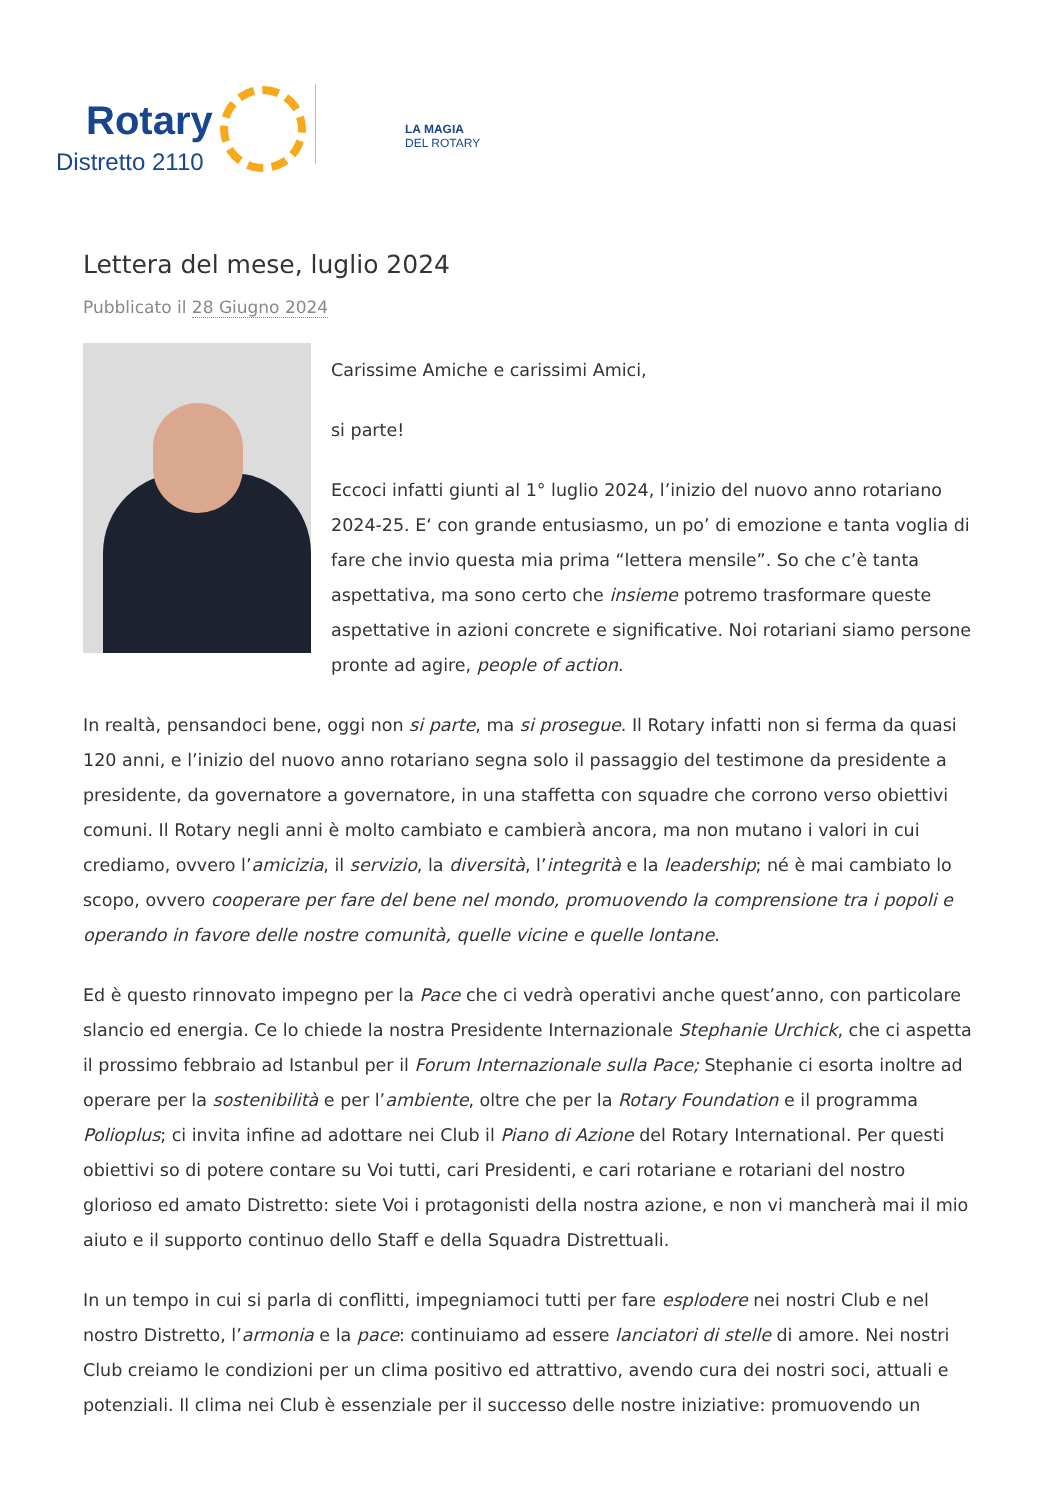Rotary
Distretto 2110
LA MAGIA
DEL ROTARY
Lettera del mese, luglio 2024
Pubblicato il 28 Giugno 2024
Carissime Amiche e carissimi Amici,
si parte!
Eccoci infatti giunti al 1° luglio 2024, l’inizio del nuovo anno rotariano 2024-25. E‘ con grande entusiasmo, un po’ di emozione e tanta voglia di fare che invio questa mia prima “lettera mensile”. So che c’è tanta aspettativa, ma sono certo che insieme potremo trasformare queste aspettative in azioni concrete e significative. Noi rotariani siamo persone pronte ad agire, people of action.
In realtà, pensandoci bene, oggi non si parte, ma si prosegue. Il Rotary infatti non si ferma da quasi 120 anni, e l’inizio del nuovo anno rotariano segna solo il passaggio del testimone da presidente a presidente, da governatore a governatore, in una staffetta con squadre che corrono verso obiettivi comuni. Il Rotary negli anni è molto cambiato e cambierà ancora, ma non mutano i valori in cui crediamo, ovvero l’amicizia, il servizio, la diversità, l’integrità e la leadership; né è mai cambiato lo scopo, ovvero cooperare per fare del bene nel mondo, promuovendo la comprensione tra i popoli e operando in favore delle nostre comunità, quelle vicine e quelle lontane.
Ed è questo rinnovato impegno per la Pace che ci vedrà operativi anche quest’anno, con particolare slancio ed energia. Ce lo chiede la nostra Presidente Internazionale Stephanie Urchick, che ci aspetta il prossimo febbraio ad Istanbul per il Forum Internazionale sulla Pace; Stephanie ci esorta inoltre ad operare per la sostenibilità e per l’ambiente, oltre che per la Rotary Foundation e il programma Polioplus; ci invita infine ad adottare nei Club il Piano di Azione del Rotary International. Per questi obiettivi so di potere contare su Voi tutti, cari Presidenti, e cari rotariane e rotariani del nostro glorioso ed amato Distretto: siete Voi i protagonisti della nostra azione, e non vi mancherà mai il mio aiuto e il supporto continuo dello Staff e della Squadra Distrettuali.
In un tempo in cui si parla di conflitti, impegniamoci tutti per fare esplodere nei nostri Club e nel nostro Distretto, l’armonia e la pace: continuiamo ad essere lanciatori di stelle di amore. Nei nostri Club creiamo le condizioni per un clima positivo ed attrattivo, avendo cura dei nostri soci, attuali e potenziali. Il clima nei Club è essenziale per il successo delle nostre iniziative: promuovendo un